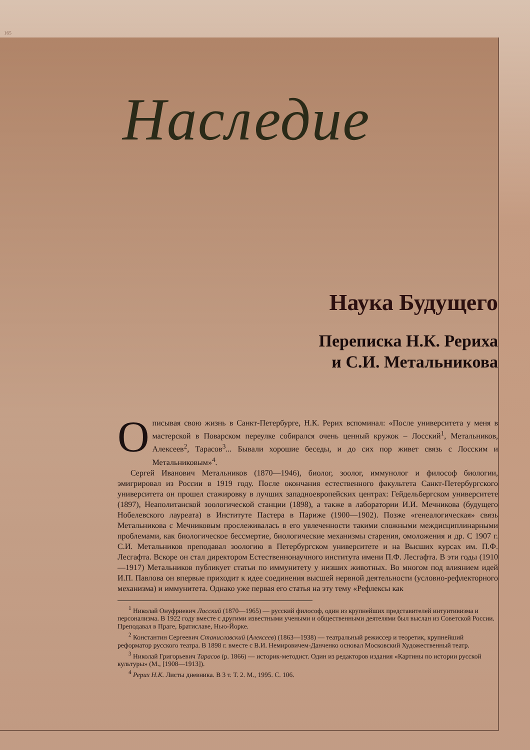165
Наследие
Наука Будущего
Переписка Н.К. Рериха
и С.И. Метальникова
Описывая свою жизнь в Санкт-Петербурге, Н.К. Рерих вспоминал: «После университета у меня в мастерской в Поварском переулке собирался очень ценный кружок – Лосский<sup>1</sup>, Метальников, Алексеев<sup>2</sup>, Тарасов<sup>3</sup>... Бывали хорошие беседы, и до сих пор живет связь с Лосским и Метальниковым»<sup>4</sup>.
Сергей Иванович Метальников (1870—1946), биолог, зоолог, иммунолог и философ биологии, эмигрировал из России в 1919 году. После окончания естественного факультета Санкт-Петербургского университета он прошел стажировку в лучших западноевропейских центрах: Гейдельбергском университете (1897), Неаполитанской зоологической станции (1898), а также в лаборатории И.И. Мечникова (будущего Нобелевского лауреата) в Институте Пастера в Париже (1900—1902). Позже «генеалогическая» связь Метальникова с Мечниковым прослеживалась в его увлеченности такими сложными междисциплинарными проблемами, как биологическое бессмертие, биологические механизмы старения, омоложения и др. С 1907 г. С.И. Метальников преподавал зоологию в Петербургском университете и на Высших курсах им. П.Ф. Лесгафта. Вскоре он стал директором Естественнонаучного института имени П.Ф. Лесгафта. В эти годы (1910—1917) Метальников публикует статьи по иммунитету у низших животных. Во многом под влиянием идей И.П. Павлова он впервые приходит к идее соединения высшей нервной деятельности (условно-рефлекторного механизма) и иммунитета. Однако уже первая его статья на эту тему «Рефлексы как
<sup>1</sup> Николай Онуфриевич Лосский (1870—1965) — русский философ, один из крупнейших представителей интуитивизма и персонализма. В 1922 году вместе с другими известными учеными и общественными деятелями был выслан из Советской России. Преподавал в Праге, Братиславе, Нью-Йорке.
<sup>2</sup> Константин Сергеевич Станиславский (Алексеев) (1863—1938) — театральный режиссер и теоретик, крупнейший реформатор русского театра. В 1898 г. вместе с В.И. Немировичем-Данченко основал Московский Художественный театр.
<sup>3</sup> Николай Григорьевич Тарасов (р. 1866) — историк-методист. Один из редакторов издания «Картины по истории русской культуры» (М., [1908—1913]).
<sup>4</sup> Рерих Н.К. Листы дневника. В 3 т. Т. 2. М., 1995. С. 106.